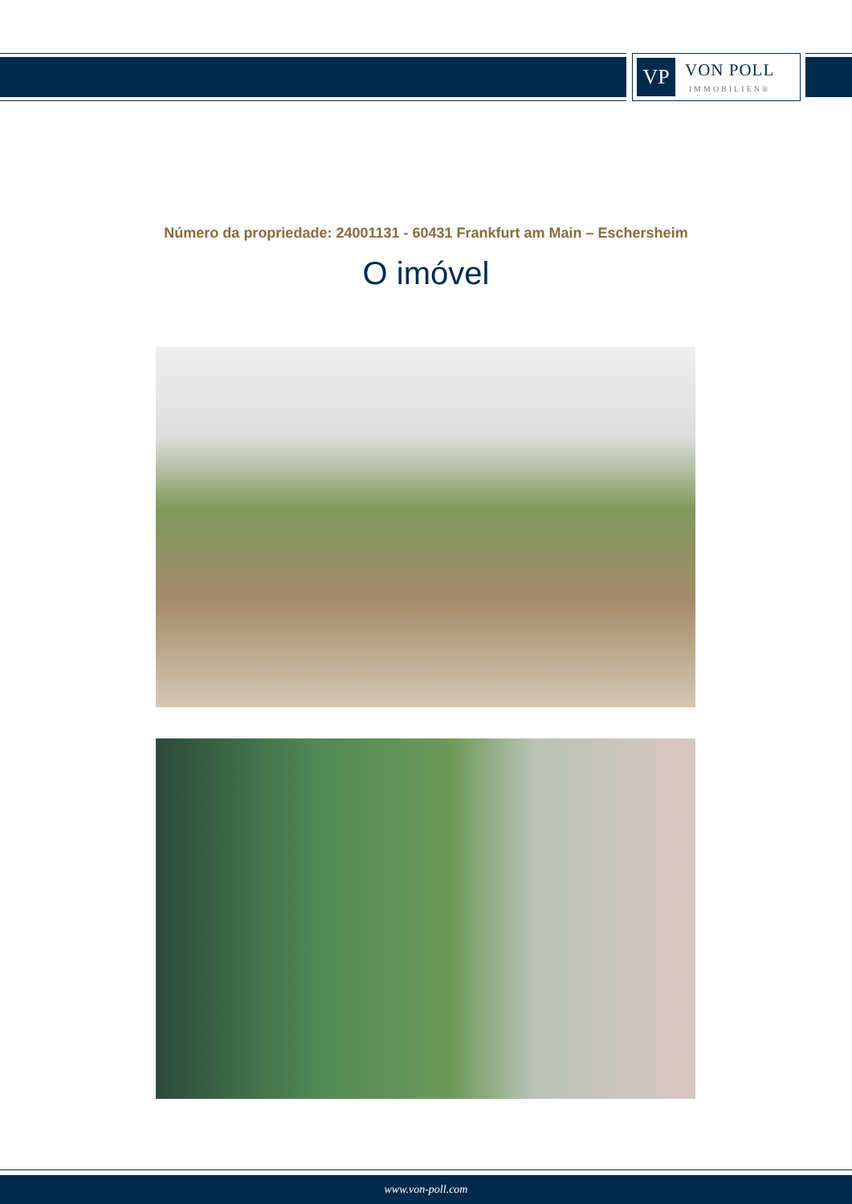VP
VON POLL
IMMOBILIEN®
Número da propriedade: 24001131 - 60431 Frankfurt am Main – Eschersheim
O imóvel
www.von-poll.com